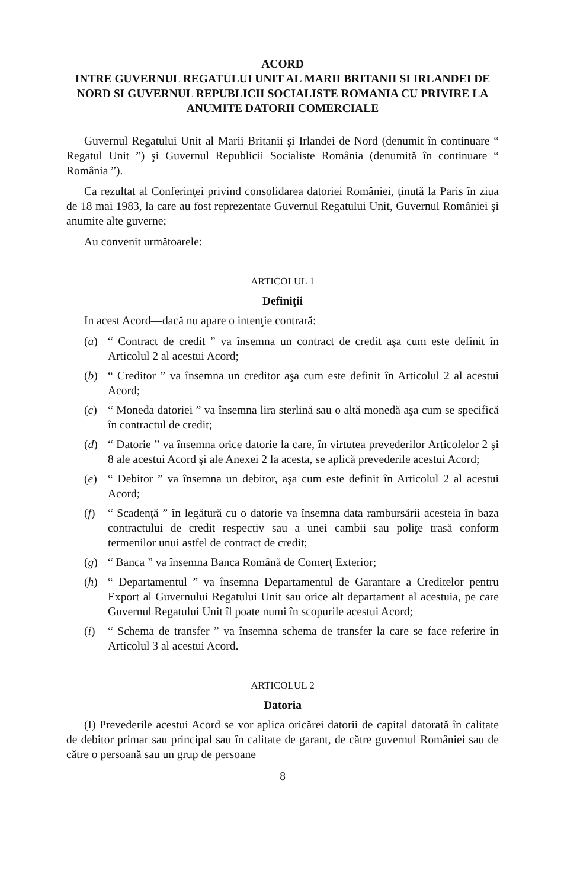ACORD
INTRE GUVERNUL REGATULUI UNIT AL MARII BRITANII SI IRLANDEI DE NORD SI GUVERNUL REPUBLICII SOCIALISTE ROMANIA CU PRIVIRE LA ANUMITE DATORII COMERCIALE
Guvernul Regatului Unit al Marii Britanii şi Irlandei de Nord (denumit în continuare “ Regatul Unit ”) şi Guvernul Republicii Socialiste România (denumită în continuare “ România ”).
Ca rezultat al Conferinţei privind consolidarea datoriei României, ţinută la Paris în ziua de 18 mai 1983, la care au fost reprezentate Guvernul Regatului Unit, Guvernul României şi anumite alte guverne;
Au convenit următoarele:
ARTICOLUL 1
Definiţii
In acest Acord—dacă nu apare o intenţie contrară:
(a) “ Contract de credit ” va însemna un contract de credit aşa cum este definit în Articolul 2 al acestui Acord;
(b) “ Creditor ” va însemna un creditor aşa cum este definit în Articolul 2 al acestui Acord;
(c) “ Moneda datoriei ” va însemna lira sterlină sau o altă monedă aşa cum se specifică în contractul de credit;
(d) “ Datorie ” va însemna orice datorie la care, în virtutea prevederilor Articolelor 2 şi 8 ale acestui Acord şi ale Anexei 2 la acesta, se aplică prevederile acestui Acord;
(e) “ Debitor ” va însemna un debitor, aşa cum este definit în Articolul 2 al acestui Acord;
(f) “ Scadenţă ” în legătură cu o datorie va însemna data rambursării acesteia în baza contractului de credit respectiv sau a unei cambii sau poliţe trasă conform termenilor unui astfel de contract de credit;
(g) “ Banca ” va însemna Banca Română de Comerţ Exterior;
(h) “ Departamentul ” va însemna Departamentul de Garantare a Creditelor pentru Export al Guvernului Regatului Unit sau orice alt departament al acestuia, pe care Guvernul Regatului Unit îl poate numi în scopurile acestui Acord;
(i) “ Schema de transfer ” va însemna schema de transfer la care se face referire în Articolul 3 al acestui Acord.
ARTICOLUL 2
Datoria
(I) Prevederile acestui Acord se vor aplica oricărei datorii de capital datorată în calitate de debitor primar sau principal sau în calitate de garant, de către guvernul României sau de către o persoană sau un grup de persoane
8